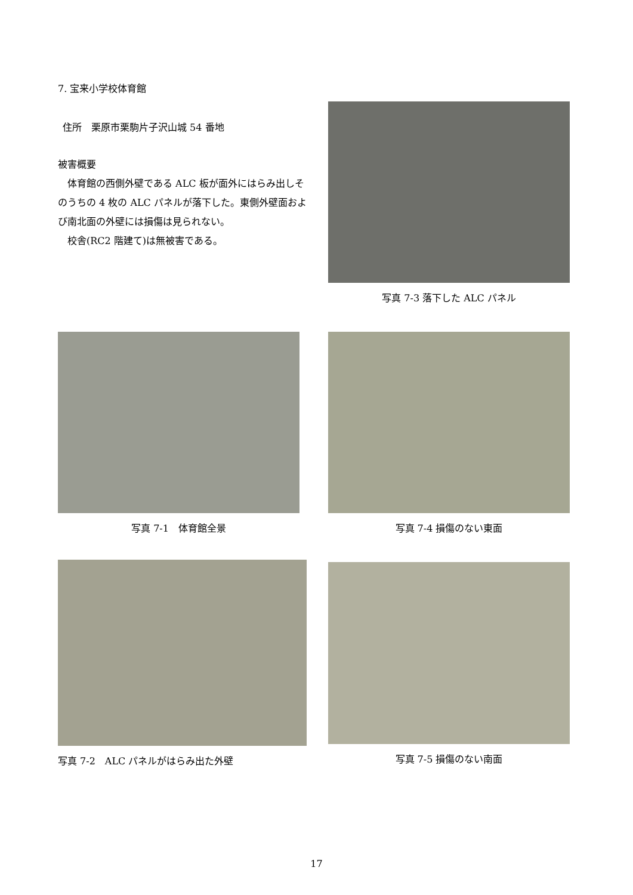7. 宝来小学校体育館
住所　栗原市栗駒片子沢山城 54 番地
被害概要
　体育館の西側外壁である ALC 板が面外にはらみ出しそのうちの 4 枚の ALC パネルが落下した。東側外壁面および南北面の外壁には損傷は見られない。
　校舎(RC2 階建て)は無被害である。
写真 7-3 落下した ALC パネル
写真 7-1　体育館全景 写真 7-4 損傷のない東面
写真 7-2　ALC パネルがはらみ出た外壁 写真 7-5 損傷のない南面
17